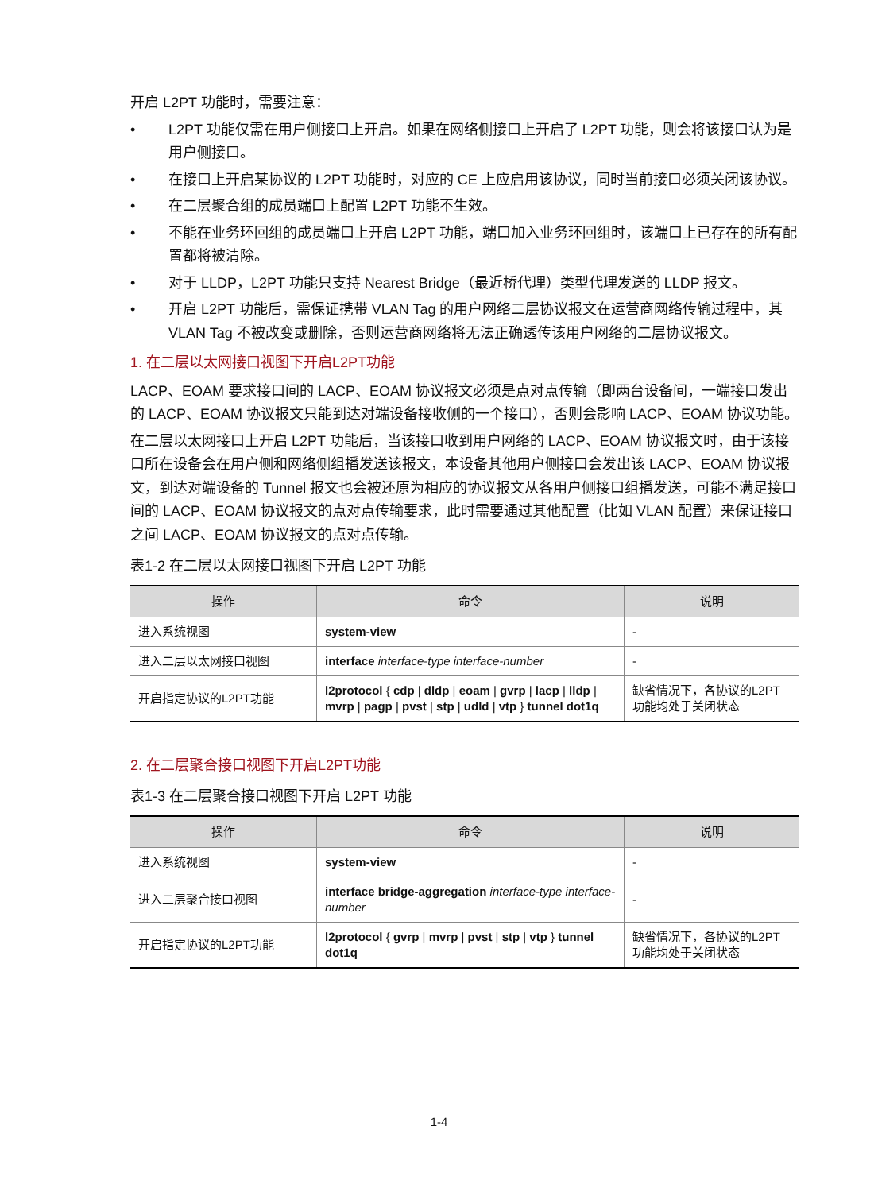开启 L2PT 功能时，需要注意：
• L2PT 功能仅需在用户侧接口上开启。如果在网络侧接口上开启了 L2PT 功能，则会将该接口认为是用户侧接口。
• 在接口上开启某协议的 L2PT 功能时，对应的 CE 上应启用该协议，同时当前接口必须关闭该协议。
• 在二层聚合组的成员端口上配置 L2PT 功能不生效。
• 不能在业务环回组的成员端口上开启 L2PT 功能，端口加入业务环回组时，该端口上已存在的所有配置都将被清除。
• 对于 LLDP，L2PT 功能只支持 Nearest Bridge（最近桥代理）类型代理发送的 LLDP 报文。
• 开启 L2PT 功能后，需保证携带 VLAN Tag 的用户网络二层协议报文在运营商网络传输过程中，其 VLAN Tag 不被改变或删除，否则运营商网络将无法正确透传该用户网络的二层协议报文。
1. 在二层以太网接口视图下开启L2PT功能
LACP、EOAM 要求接口间的 LACP、EOAM 协议报文必须是点对点传输（即两台设备间，一端接口发出的 LACP、EOAM 协议报文只能到达对端设备接收侧的一个接口），否则会影响 LACP、EOAM 协议功能。
在二层以太网接口上开启 L2PT 功能后，当该接口收到用户网络的 LACP、EOAM 协议报文时，由于该接口所在设备会在用户侧和网络侧组播发送该报文，本设备其他用户侧接口会发出该 LACP、EOAM 协议报文，到达对端设备的 Tunnel 报文也会被还原为相应的协议报文从各用户侧接口组播发送，可能不满足接口间的 LACP、EOAM 协议报文的点对点传输要求，此时需要通过其他配置（比如 VLAN 配置）来保证接口之间 LACP、EOAM 协议报文的点对点传输。
表1-2 在二层以太网接口视图下开启 L2PT 功能
| 操作 | 命令 | 说明 |
| --- | --- | --- |
| 进入系统视图 | system-view | - |
| 进入二层以太网接口视图 | interface interface-type interface-number | - |
| 开启指定协议的L2PT功能 | l2protocol { cdp / dldp / eoam / gvrp / lacp / lldp / mvrp / pagp / pvst / stp / udld / vtp } tunnel dot1q | 缺省情况下，各协议的L2PT功能均处于关闭状态 |
2. 在二层聚合接口视图下开启L2PT功能
表1-3 在二层聚合接口视图下开启 L2PT 功能
| 操作 | 命令 | 说明 |
| --- | --- | --- |
| 进入系统视图 | system-view | - |
| 进入二层聚合接口视图 | interface bridge-aggregation interface-type interface-number | - |
| 开启指定协议的L2PT功能 | l2protocol { gvrp / mvrp / pvst / stp / vtp } tunnel dot1q | 缺省情况下，各协议的L2PT功能均处于关闭状态 |
1-4